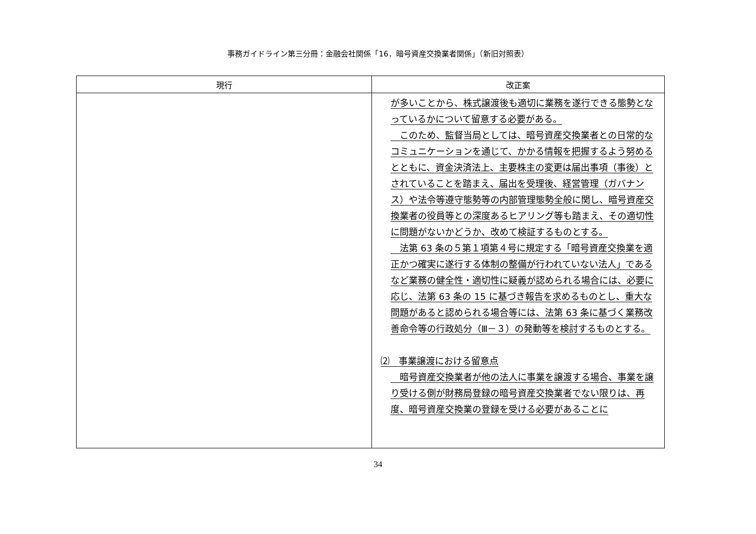事務ガイドライン第三分冊：金融会社関係「16．暗号資産交換業者関係」（新旧対照表）
| 現行 | 改正案 |
| --- | --- |
| | が多いことから、株式譲渡後も適切に業務を遂行できる態勢となっているかについて留意する必要がある。 このため、監督当局としては、暗号資産交換業者との日常的なコミュニケーションを通じて、かかる情報を把握するよう努めるとともに、資金決済法上、主要株主の変更は届出事項（事後）とされていることを踏まえ、届出を受理後、経営管理（ガバナンス）や法令等遵守態勢等の内部管理態勢全般に関し、暗号資産交換業者の役員等との深度あるヒアリング等も踏まえ、その適切性に問題がないかどうか、改めて検証するものとする。 法第 63 条の５第１項第４号に規定する「暗号資産交換業を適正かつ確実に遂行する体制の整備が行われていない法人」であるなど業務の健全性・適切性に疑義が認められる場合には、必要に応じ、法第 63 条の 15 に基づき報告を求めるものとし、重大な問題があると認められる場合等には、法第 63 条に基づく業務改善命令等の行政処分（Ⅲ－３）の発動等を検討するものとする。 ⑵ 事業譲渡における留意点 暗号資産交換業者が他の法人に事業を譲渡する場合、事業を譲り受ける側が財務局登録の暗号資産交換業者でない限りは、再度、暗号資産交換業の登録を受ける必要があることに |
34